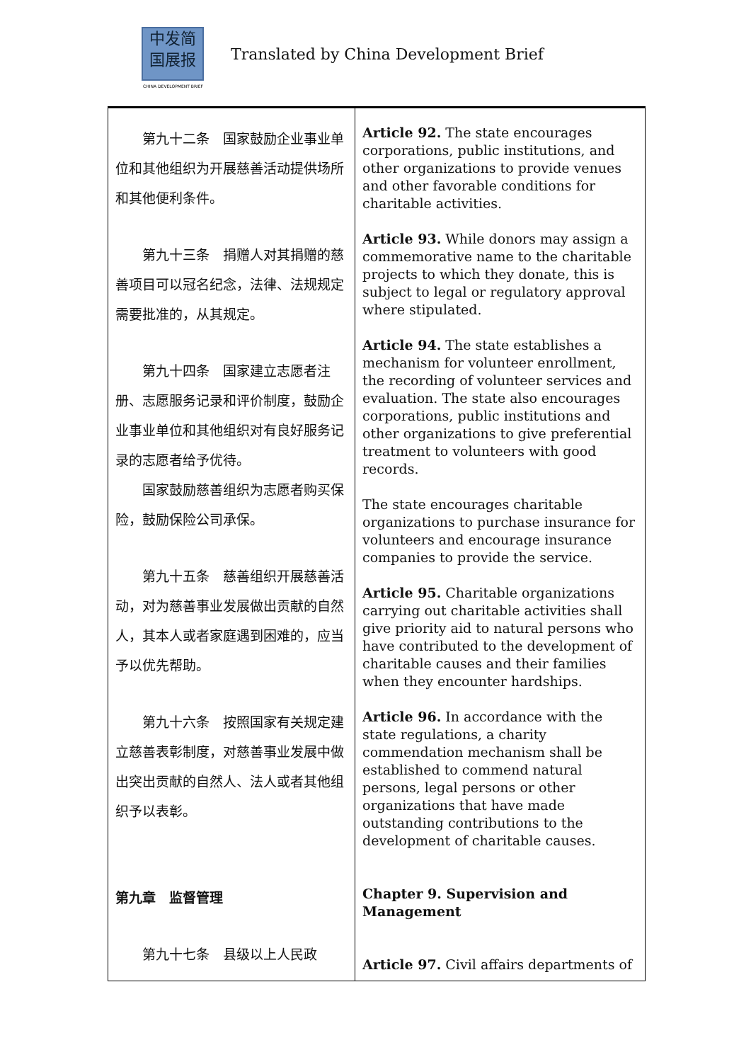中发简
国展报
CHINA DEVELOPMENT BRIEF
Translated by China Development Brief
| 第九十二条 国家鼓励企业事业单位和其他组织为开展慈善活动提供场所和其他便利条件。 第九十三条 捐赠人对其捐赠的慈善项目可以冠名纪念，法律、法规规定需要批准的，从其规定。 第九十四条 国家建立志愿者注册、志愿服务记录和评价制度，鼓励企业事业单位和其他组织对有良好服务记录的志愿者给予优待。 国家鼓励慈善组织为志愿者购买保险，鼓励保险公司承保。 第九十五条 慈善组织开展慈善活动，对为慈善事业发展做出贡献的自然人，其本人或者家庭遇到困难的，应当予以优先帮助。 第九十六条 按照国家有关规定建立慈善表彰制度，对慈善事业发展中做出突出贡献的自然人、法人或者其他组织予以表彰。 第九章 监督管理 第九十七条 县级以上人民政 | Article 92. The state encourages corporations, public institutions, and other organizations to provide venues and other favorable conditions for charitable activities. Article 93. While donors may assign a commemorative name to the charitable projects to which they donate, this is subject to legal or regulatory approval where stipulated. Article 94. The state establishes a mechanism for volunteer enrollment, the recording of volunteer services and evaluation. The state also encourages corporations, public institutions and other organizations to give preferential treatment to volunteers with good records. The state encourages charitable organizations to purchase insurance for volunteers and encourage insurance companies to provide the service. Article 95. Charitable organizations carrying out charitable activities shall give priority aid to natural persons who have contributed to the development of charitable causes and their families when they encounter hardships. Article 96. In accordance with the state regulations, a charity commendation mechanism shall be established to commend natural persons, legal persons or other organizations that have made outstanding contributions to the development of charitable causes. Chapter 9. Supervision and Management Article 97. Civil affairs departments of |